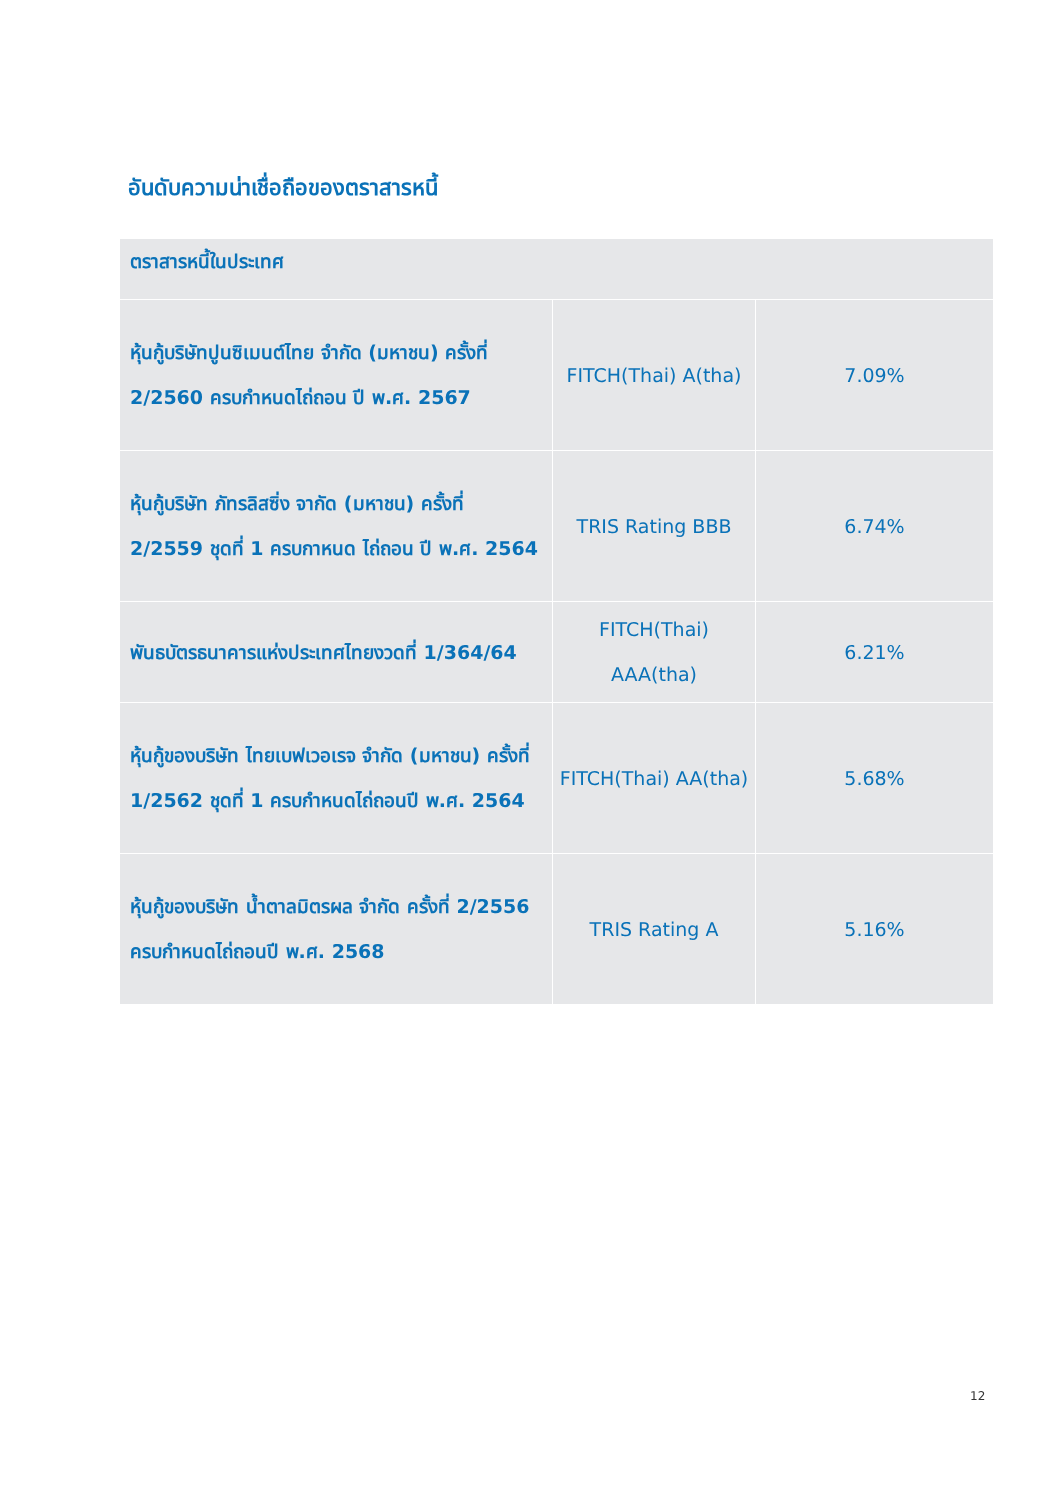อันดับความน่าเชื่อถือของตราสารหนี้
| ตราสารหนี้ในประเทศ | | |
| --- | --- | --- |
| หุ้นกู้บริษัทปูนซิเมนต์ไทย จำกัด (มหาชน) ครั้งที่ 2/2560 ครบกำหนดไถ่ถอน ปี พ.ศ. 2567 | FITCH(Thai) A(tha) | 7.09% |
| หุ้นกู้บริษัท ภัทรลิสซิ่ง จากัด (มหาชน) ครั้งที่ 2/2559 ชุดที่ 1 ครบกาหนด ไถ่ถอน ปี พ.ศ. 2564 | TRIS Rating BBB | 6.74% |
| พันธบัตรธนาคารแห่งประเทศไทยงวดที่ 1/364/64 | FITCH(Thai) AAA(tha) | 6.21% |
| หุ้นกู้ของบริษัท ไทยเบฟเวอเรจ จำกัด (มหาชน) ครั้งที่ 1/2562 ชุดที่ 1 ครบกำหนดไถ่ถอนปี พ.ศ. 2564 | FITCH(Thai) AA(tha) | 5.68% |
| หุ้นกู้ของบริษัท น้ำตาลมิตรผล จำกัด ครั้งที่ 2/2556 ครบกำหนดไถ่ถอนปี พ.ศ. 2568 | TRIS Rating A | 5.16% |
12